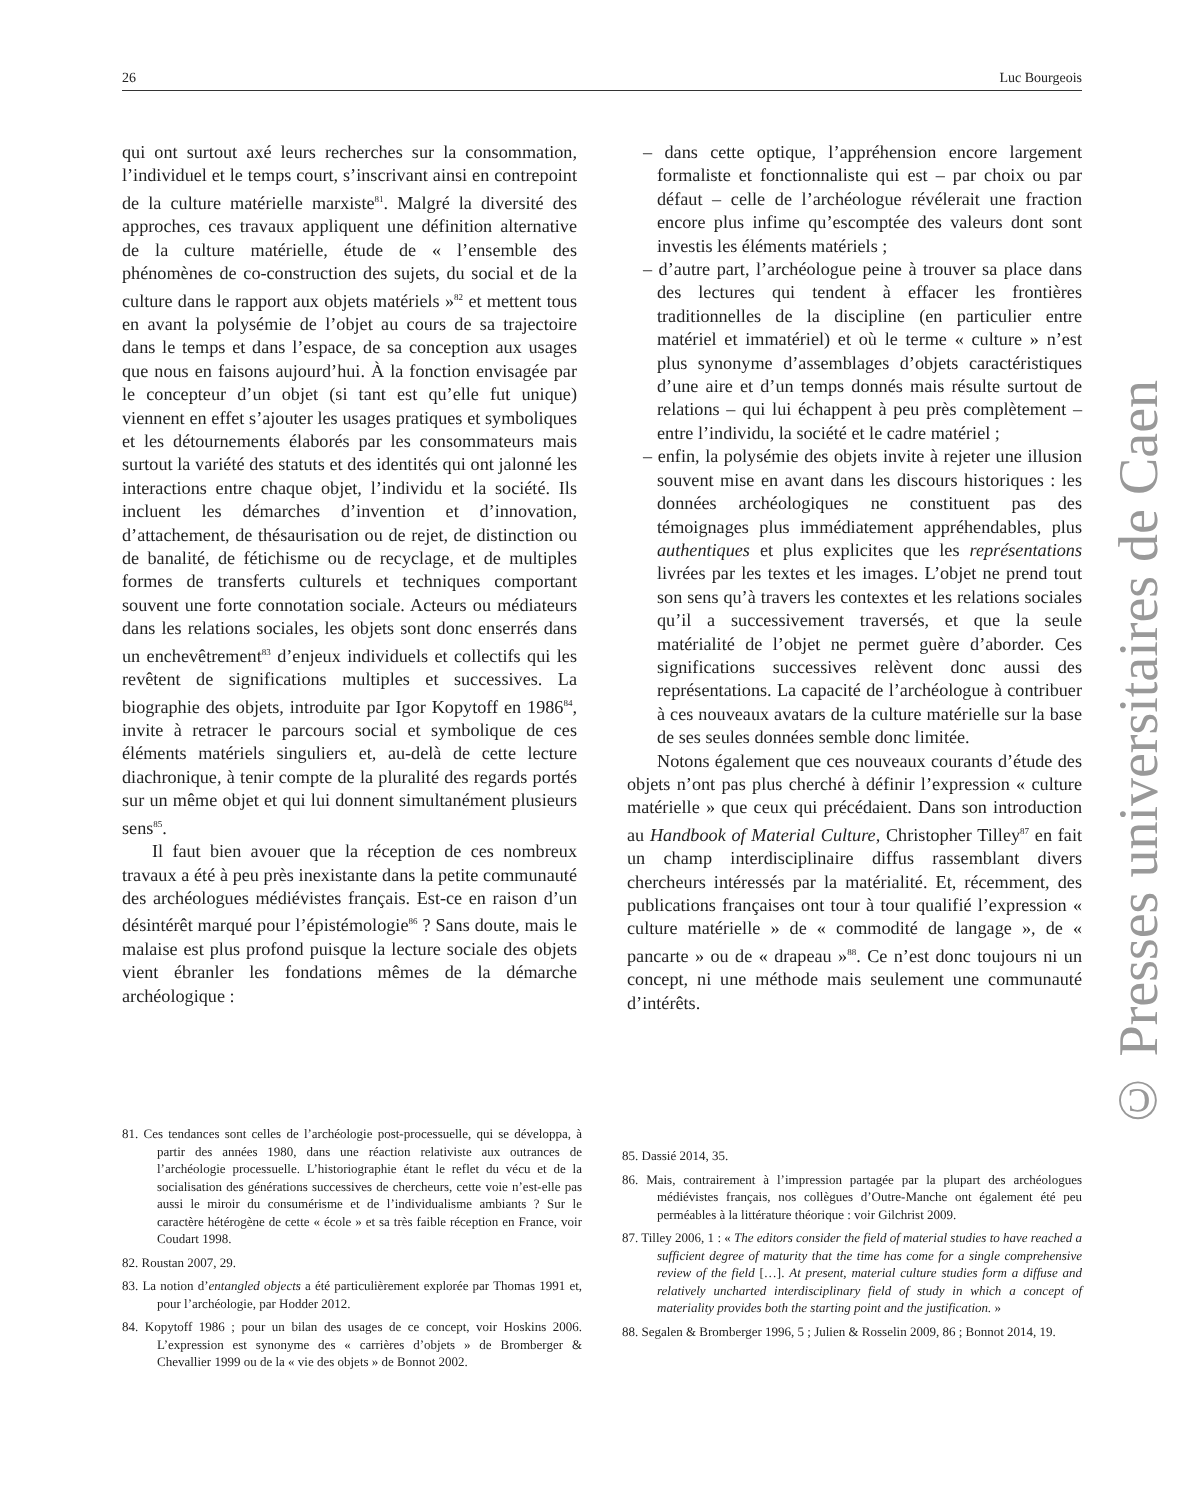26 Luc Bourgeois
qui ont surtout axé leurs recherches sur la consommation, l’individuel et le temps court, s’inscrivant ainsi en contrepoint de la culture matérielle marxiste<sup>81</sup>. Malgré la diversité des approches, ces travaux appliquent une définition alternative de la culture matérielle, étude de « l’ensemble des phénomènes de co-construction des sujets, du social et de la culture dans le rapport aux objets matériels »<sup>82</sup> et mettent tous en avant la polysémie de l’objet au cours de sa trajectoire dans le temps et dans l’espace, de sa conception aux usages que nous en faisons aujourd’hui. À la fonction envisagée par le concepteur d’un objet (si tant est qu’elle fut unique) viennent en effet s’ajouter les usages pratiques et symboliques et les détournements élaborés par les consommateurs mais surtout la variété des statuts et des identités qui ont jalonné les interactions entre chaque objet, l’individu et la société. Ils incluent les démarches d’invention et d’innovation, d’attachement, de thésaurisation ou de rejet, de distinction ou de banalité, de fétichisme ou de recyclage, et de multiples formes de transferts culturels et techniques comportant souvent une forte connotation sociale. Acteurs ou médiateurs dans les relations sociales, les objets sont donc enserrés dans un enchevêtrement<sup>83</sup> d’enjeux individuels et collectifs qui les revêtent de significations multiples et successives. La biographie des objets, introduite par Igor Kopytoff en 1986<sup>84</sup>, invite à retracer le parcours social et symbolique de ces éléments matériels singuliers et, au-delà de cette lecture diachronique, à tenir compte de la pluralité des regards portés sur un même objet et qui lui donnent simultanément plusieurs sens<sup>85</sup>.
Il faut bien avouer que la réception de ces nombreux travaux a été à peu près inexistante dans la petite communauté des archéologues médiévistes français. Est-ce en raison d’un désintérêt marqué pour l’épistémologie<sup>86</sup> ? Sans doute, mais le malaise est plus profond puisque la lecture sociale des objets vient ébranler les fondations mêmes de la démarche archéologique :
– dans cette optique, l’appréhension encore largement formaliste et fonctionnaliste qui est – par choix ou par défaut – celle de l’archéologue révélerait une fraction encore plus infime qu’escomptée des valeurs dont sont investis les éléments matériels ;
– d’autre part, l’archéologue peine à trouver sa place dans des lectures qui tendent à effacer les frontières traditionnelles de la discipline (en particulier entre matériel et immatériel) et où le terme « culture » n’est plus synonyme d’assemblages d’objets caractéristiques d’une aire et d’un temps donnés mais résulte surtout de relations – qui lui échappent à peu près complètement – entre l’individu, la société et le cadre matériel ;
– enfin, la polysémie des objets invite à rejeter une illusion souvent mise en avant dans les discours historiques : les données archéologiques ne constituent pas des témoignages plus immédiatement appréhendables, plus authentiques et plus explicites que les représentations livrées par les textes et les images. L’objet ne prend tout son sens qu’à travers les contextes et les relations sociales qu’il a successivement traversés, et que la seule matérialité de l’objet ne permet guère d’aborder. Ces significations successives relèvent donc aussi des représentations. La capacité de l’archéologue à contribuer à ces nouveaux avatars de la culture matérielle sur la base de ses seules données semble donc limitée.
Notons également que ces nouveaux courants d’étude des objets n’ont pas plus cherché à définir l’expression « culture matérielle » que ceux qui précédaient. Dans son introduction au Handbook of Material Culture, Christopher Tilley<sup>87</sup> en fait un champ interdisciplinaire diffus rassemblant divers chercheurs intéressés par la matérialité. Et, récemment, des publications françaises ont tour à tour qualifié l’expression « culture matérielle » de « commodité de langage », de « pancarte » ou de « drapeau »<sup>88</sup>. Ce n’est donc toujours ni un concept, ni une méthode mais seulement une communauté d’intérêts.
81. Ces tendances sont celles de l’archéologie post-processuelle, qui se développa, à partir des années 1980, dans une réaction relativiste aux outrances de l’archéologie processuelle. L’historiographie étant le reflet du vécu et de la socialisation des générations successives de chercheurs, cette voie n’est-elle pas aussi le miroir du consumérisme et de l’individualisme ambiants ? Sur le caractère hétérogène de cette « école » et sa très faible réception en France, voir Coudart 1998.
82. Roustan 2007, 29.
83. La notion d’entangled objects a été particulièrement explorée par Thomas 1991 et, pour l’archéologie, par Hodder 2012.
84. Kopytoff 1986 ; pour un bilan des usages de ce concept, voir Hoskins 2006. L’expression est synonyme des « carrières d’objets » de Bromberger & Chevallier 1999 ou de la « vie des objets » de Bonnot 2002.
85. Dassié 2014, 35.
86. Mais, contrairement à l’impression partagée par la plupart des archéologues médiévistes français, nos collègues d’Outre-Manche ont également été peu perméables à la littérature théorique : voir Gilchrist 2009.
87. Tilley 2006, 1 : « The editors consider the field of material studies to have reached a sufficient degree of maturity that the time has come for a single comprehensive review of the field […]. At present, material culture studies form a diffuse and relatively uncharted interdisciplinary field of study in which a concept of materiality provides both the starting point and the justification. »
88. Segalen & Bromberger 1996, 5 ; Julien & Rosselin 2009, 86 ; Bonnot 2014, 19.
© Presses universitaires de Caen